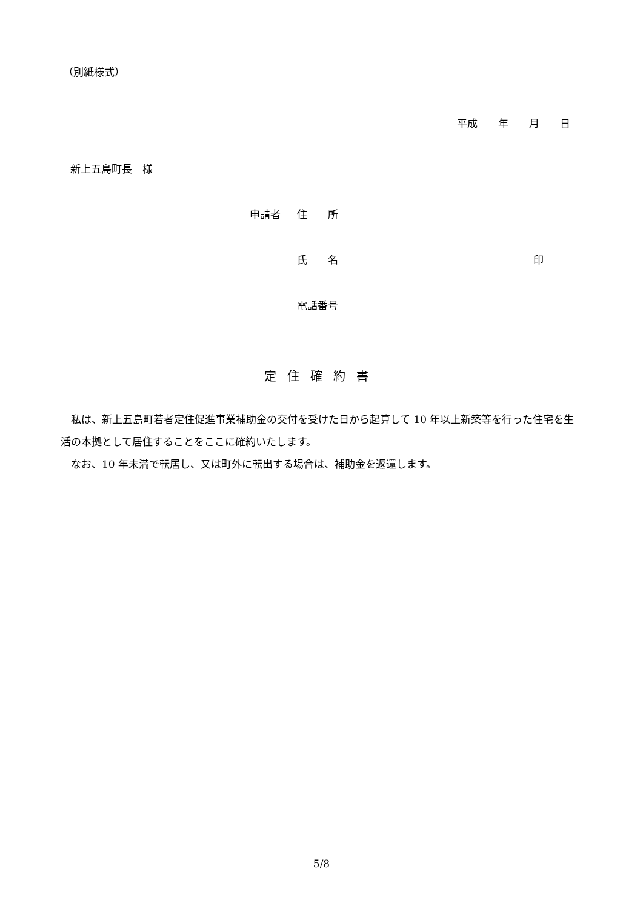（別紙様式）
平成　　年　　月　　日
新上五島町長　様
申請者 住　　所
氏　　名 印
電話番号
定住確約書
私は、新上五島町若者定住促進事業補助金の交付を受けた日から起算して 10 年以上新築等を行った住宅を生活の本拠として居住することをここに確約いたします。
なお、10 年未満で転居し、又は町外に転出する場合は、補助金を返還します。
5/8